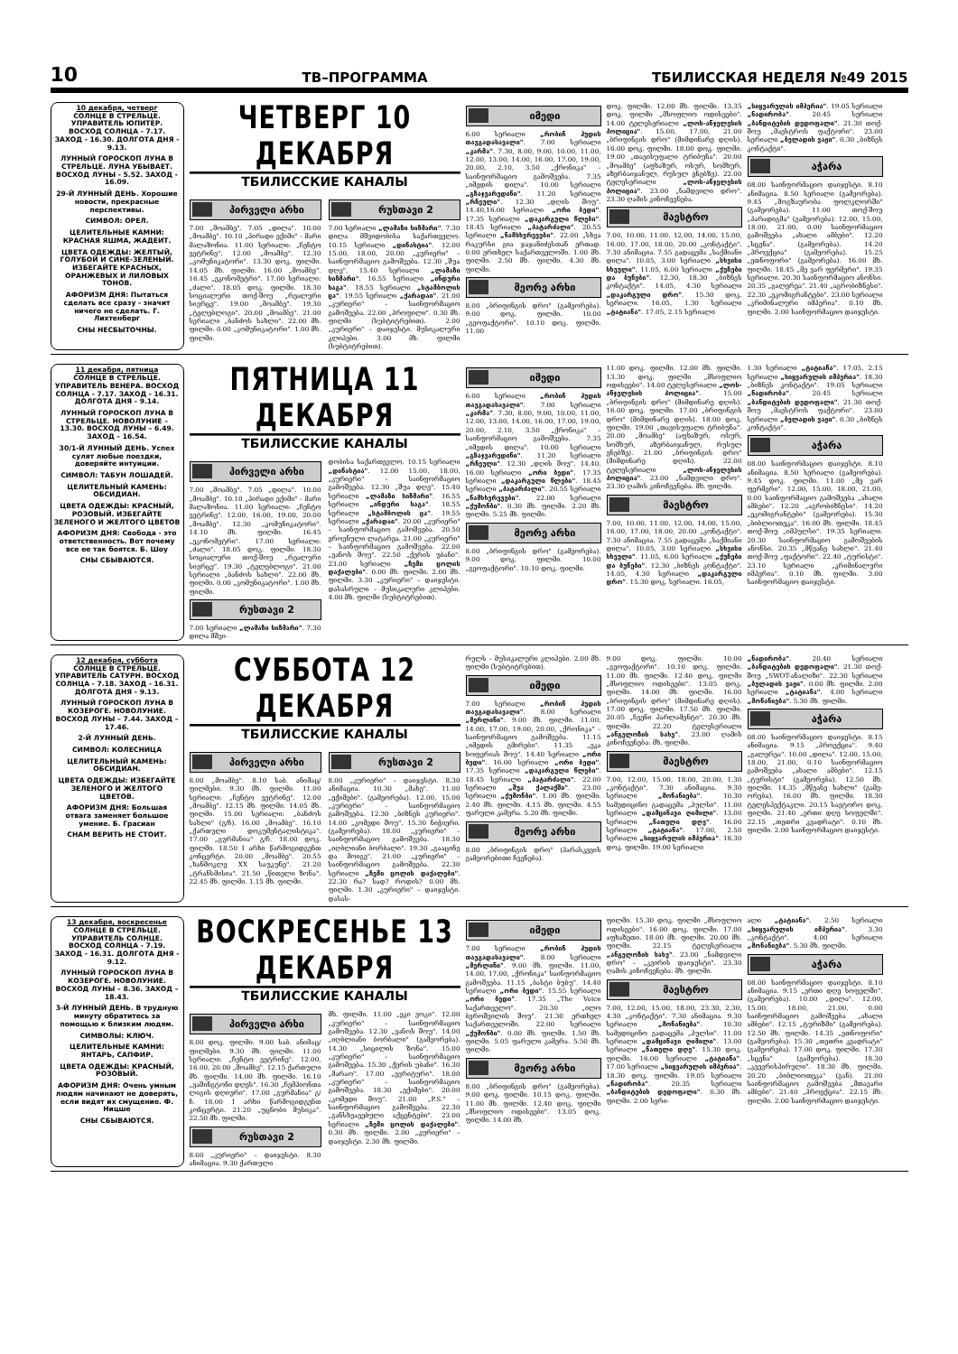10 ТВ–ПРОГРАММА ТБИЛИССКАЯ НЕДЕЛЯ №49 2015
10 декабря, четверг
СОЛНЦЕ В СТРЕЛЬЦЕ. УПРАВИТЕЛЬ ЮПИТЕР. ВОСХОД СОЛНЦА - 7.17. ЗАХОД - 16.30. ДОЛГОТА ДНЯ - 9.13.
ЛУННЫЙ ГОРОСКОП ЛУНА В СТРЕЛЬЦЕ. ЛУНА УБЫВАЕТ. ВОСХОД ЛУНЫ - 5.52. ЗАХОД - 16.09.
29-Й ЛУННЫЙ ДЕНЬ. Хорошие новости, прекрасные перспективы.
СИМВОЛ: ОРЕЛ.
ЦЕЛИТЕЛЬНЫЕ КАМНИ: КРАСНАЯ ЯШМА, ЖАДЕИТ.
ЦВЕТА ОДЕЖДЫ: ЖЕЛТЫЙ, ГОЛУБОЙ И СИНЕ-ЗЕЛЕНЫЙ. ИЗБЕГАЙТЕ КРАСНЫХ, ОРАНЖЕВЫХ И ЛИЛОВЫХ ТОНОВ.
АФОРИЗМ ДНЯ: Пытаться сделать все сразу - значит ничего не сделать. Г. Лихтенберг
СНЫ НЕСБЫТОЧНЫ.
ЧЕТВЕРГ 10 ДЕКАБРЯ
ТБИЛИССКИЕ КАНАЛЫ
პირველი არხი
7.00 „მოამბე". 7.05 „დილა". 10.00 „მოამბე". 10.10 „პირადი ექიმი" - მარი მალაზონია. 11.00 სერიალი: „ჩენტო ვეტრინე". 12.00 „მოამბე". 12.30 „კომუნიკატორი". 13.30 დოკ. ფილმი. 14.05 მხ. ფილმი. 16.00 „მოამბე". 16.45 „ეკონომეტრი". 17.00 სერიალი: „ძალი". 18.05 დოკ. ფილმი. 18.30 სოციალური თოქ-შოუ „რეალური სივრცე". 19.00 „მოამბე". 19.30 „ტელებლოგი". 20.00 „მოამბე". 21.00 სერიალი „ბანძოს სახლი". 22.00 მხ. ფილმი. 0.00 „კომუნიკატორი". 1.00 მხ. ფილმი.
რუსთავი 2
7.00 სერიალი „ლამაზი სიზმარი". 7.30 დილა მშვიდობისა საქართველო. 10.15 სერიალი „დინასტია". 12.00 15.00, 18.00, 20.00 „კურიერი" – საინფორმაციო გამოშვება. 12.30 „შუა დღე". 15.40 სერიალი „ლამაზი სიზმარი". 16.55 სერიალი „ინდური საგა". 18.55 სერიალი „სტამბოლის ცა". 19.55 სერიალი „ქარადაი". 21.00 „კურიერი" – საინფორმაციო გამოშვება. 22.00 „პროფილი". 0.30 მხ. ფილმი (სუბტიტრებით). 2.00 „კურიერი" – დაიჯესტი. მუსიკალური კლიპები. 3.00 მხ. ფილმი (სუბტიტრებით).
იმედი
6.00 სერიალი „რობინ ჰუდის თავგადასავალი". 7.00 სერიალი „კარმა". 7.30, 8.00, 9.00, 10.00, 11.00, 12.00, 13.00, 14.00, 16.00, 17.00, 19.00, 20.00, 2.10, 3.50 „ქრონიკა" – საინფორმაციო გამოშვება. 7.35 „იმედის დილა". 10.00 სერიალი „გზაჯვარედინი". 11.20 სერიალი „რჩეული". 12.30 „დღის შოუ". 14.40,16.00 სერიალი „ორი ბედი". 17.35 სერიალი „დაკარგული წლები". 18.45 სერიალი „პატარძალი". 20.55 სერიალი „ნამსხვრევები". 22.00 „სხვა რაკურსი გია ჯაჯანიძესთან ერთად. 0.00 ერთხელ საქართველოში. 1.00 მხ. ფილმი. 2.50 მხ. ფილმი. 4.30 მხ. ფილმი.
მეორე არხი
8.00 „ბრიფინგის დრო" (გამეორება). 9.00 დოკ. ფილმი. 10.00 „გეოფაქტორი". 10.10 დოკ. ფილმი. 11.00
დოკ. ფილმი. 12.00 მხ. ფილმი. 13.35 დოკ. ფილმი „მსოფლიო ოდისეები". 14.00 ტელესერიალი „ლოს-ანჯელესის პოლიცია". 15.00, 17.00, 21.00 „ბრიფინგის დრო" (მიმდინარე დღის). 16.00 დოკ. ფილმი. 18.00 დოკ. ფილმი. 19.00 „თავისუფალი ტრიბუნა". 20.00 „მოამბე" (აფხაზურ, ოსურ, სომხურ, აზერბაიჯანულ, რუსულ ენებზე). 22.00 ტელესერიალი „ლოს-ანჯელესის პოლიცია". 23.00 „ნამდვილი დრო". 23.30 ღამის კინოჩვენება.
მაესტრო
7.00, 10.00, 11.00, 12.00, 14.00, 15.00, 16.00, 17.00, 18.00, 20.00 „კონტაქტი". 7.30 ანიმაცია. 7.55 გადაცემა „საქმიანი დილა". 10.05, 3.00 სერიალი „სხვისი სხეული". 11.05, 6.00 სერიალი „ქუჩები და ბუნები". 12.30, 18.30 „ბიზნეს კონტაქტი". 14.05, 4.30 სერიალი „დაკარგული დრო". 15.30 დოკ. სერიალი. 16.05, 1.30 სერიალი „ტატიანა". 17.05, 2.15 სერიალი
„სიყვარულის იმპერია". 19.05 სერიალი „ნადირობა". 20.45 სერიალი „ბანდიტების დედოფალი". 21.30 თოქ-შოუ „მაესტროს ფაქტორი". 23.00 სერიალი „ბელადის ვაჟი". 0.30 „ბიზნეს კონტაქტი".
აჭარა
08.00 საინფორმაციო დაიჯესტი. 8.10 ანიმაცია. 8.50 სერიალი (გამეორება). 9.45 „მოგზაურობა ფოლკლორში" (გამეორება). 11.00 თოქ-შოუ „პარადიგმა" (გამეორება). 12.00, 15.00, 18.00, 21.00, 0.00 საინფორმაციო გამოშვება „ახალი ამბები". 12.20 „სცენა". (გამეორება). 14.20 „პროექცია" (გამეორება). 15.25 „ეთნოფორი" (გამეორება). 16.00 მხ. ფილმი. 18.45 „მე ვარ ფერმერი". 19.35 სერიალი. 20.30 საინფორმაციო ანონსი. 20.35 „გალერეა". 21.40 „აგრობიზნესი". 22.30 „ეკომიგრანტები". 23.00 სერიალი „კრიმინალური იმპერია". 0.10 მხ. ფილმი. 2.00 საინფორმაციო დაიჯესტი.
11 декабря, пятница
СОЛНЦЕ В СТРЕЛЬЦЕ. УПРАВИТЕЛЬ ВЕНЕРА. ВОСХОД СОЛНЦА - 7.17. ЗАХОД - 16.31. ДОЛГОТА ДНЯ - 9.14.
ЛУННЫЙ ГОРОСКОП ЛУНА В СТРЕЛЬЦЕ. НОВОЛУНИЕ – 13.30. ВОСХОД ЛУНЫ – 6.49. ЗАХОД – 16.54.
30/1-Й ЛУННЫЙ ДЕНЬ. Успех сулят любые поездки, доверяйте интуиции.
СИМВОЛ: ТАБУН ЛОШАДЕЙ.
ЦЕЛИТЕЛЬНЫЙ КАМЕНЬ: ОБСИДИАН.
ЦВЕТА ОДЕЖДЫ: КРАСНЫЙ, РОЗОВЫЙ. ИЗБЕГАЙТЕ ЗЕЛЕНОГО И ЖЕЛТОГО ЦВЕТОВ
АФОРИЗМ ДНЯ: Свобода - это ответственность. Вот почему все ее так боятся. Б. Шоу
СНЫ СБЫВАЮТСЯ.
ПЯТНИЦА 11 ДЕКАБРЯ
ТБИЛИССКИЕ КАНАЛЫ
პირველი არხი
7.00 „მოამბე". 7.05 „დილა". 10.00 „მოამბე". 10.10 „პირადი ექიმი" - მარი მალაზონია. 11.00 სერიალი: „ჩენტო ვეტრინე". 12.00, 16.00, 19.00, 20.00 „მოამბე". 12.30 „კომუნიკატორი". 14.10 მხ. ფილმი. 16.45 „ეკონომეტრი". 17.00 სერიალი: „ძალი". 18.05 დოკ. ფილმი. 18.30 სოციალური თოქ-შოუ „რეალური სივრცე". 19.30 „ტელებლოგი". 21.00 სერიალი „ბანძოს სახლი". 22.00 მხ. ფილმი. 0.00 „კომუნიკატორი". 1.00 მხ. ფილმი.
რუსთავი 2
7.00 სერიალი „ლამაზი სიზმარი". 7.30 დილა მშვი-
დობისა საქართველო. 10.15 სერიალი „დინასტია". 12.00 15.00, 18.00, „კურიერი" – საინფორმაციო გამოშვება. 12.30 „შუა დღე". 15.40 სერიალი „ლამაზი სიზმარი". 16.55 სერიალი „ინდური საგა". 18.55 სერიალი „სტამბოლის ცა". 19.55 სერიალი „ქარადაი". 20.00 „კურიერი" – საინფორმაციო გამოშვება. 20.50 ეროვნული ლატარეა. 21.00 „კურიერი" – საინფორმაციო გამოშვება. 22.00 „ვანოს შოუ". 22.50 „ქერის უბანი". 23.00 სერიალი „ჩემი ცოლის დაქალები". 0.00 მხ. ფილმი. 2.00 მხ. ფილმი. 3.30 „კურიერი" – დაიჯესტი. დასასრული – მუსიკალური კლიპები. 4.00 მხ. ფილმი (სუბტიტრებით).
იმედი
6.00 სერიალი „რობინ ჰუდის თავგადასავალი". 7.00 სერიალი „კარმა". 7.30, 8.00, 9.00, 10.00, 11.00, 12.00, 13.00, 14.00, 16.00, 17.00, 19.00, 20.00, 2.10, 3.50 „ქრონიკა" – საინფორმაციო გამოშვება. 7.35 „იმედის დილა". 10.00 სერიალი „გზაჯვარედინი". 11.20 სერიალი „რჩეული". 12.30 „დღის შოუ". 14.40, 16.00 სერიალი „ორი ბედი". 17.35 სერიალი „დაკარგული წლები". 18.45 სერიალი „პატარძალი". 20.55 სერიალი „ნამსხვრევები". 22.00 სერიალი „ქუმონბი". 0.30 მხ. ფილმი. 2.20 მხ. ფილმი. 5.25 მხ. ფილმი.
მეორე არხი
8.00 „ბრიფინგის დრო" (გამეორება). 9.00 დოკ. ფილმი. 10.00 „გეოფაქტორი". 10.10 დოკ. ფილმი.
11.00 დოკ. ფილმი. 12.00 მხ. ფილმი. 13.30 დოკ. ფილმი „მსოფლიო ოდისეები". 14.00 ტელესერიალი „ლოს-ანჯელესის პოლიცია". 15.00 „ბრიფინგის დრო" (მიმდინარე დღის). 16.00 დოკ. ფილმი. 17.00 „ბრიფინგის დრო" (მიმდინარე დღის). 18.00 დოკ. ფილმი. 19.00 „თავისუფალი ტრიბუნა". 20.00 „მოამბე" (აფხაზურ, ოსურ, სომხურ, აზერბაიჯანულ, რუსულ ენებზე). 21.00 „ბრიფინგის დრო" (მიმდინარე დღის). 22.00 ტელესერიალი „ლოს-ანჯელესის პოლიცია". 23.00 „ნამდვილი დრო". 23.30 ღამის კინოჩვენება. მხ. ფილმი.
მაესტრო
7.00, 10.00, 11.00, 12.00, 14.00, 15.00, 16.00, 17.00, 18.00, 20.00 „კონტაქტი". 7.30 ანიმაცია. 7.55 გადაცემა „საქმიანი დილა". 10.05, 3.00 სერიალი „სხვისი სხეული". 11.05, 6.00 სერიალი „ქუჩები და ბუნები". 12.30 „ბიზნეს კონტაქტი". 14.05, 4.30 სერიალი „დაკარგული დრო". 15.30 დოკ. სერიალი. 16.05,
1.30 სერიალი „ტატიანა". 17.05, 2.15 სერიალი „სიყვარულის იმპერია". 18.30 „ბიზნეს კონტაქტი". 19.05 სერიალი „ნადირობა". 20.45 სერიალი „ბანდიტების დედოფალი". 21.30 თოქ-შოუ „მაესტროს ფაქტორი". 23.00 სერიალი „ბელადის ვაჟი". 0.30 „ბიზნეს კონტაქტი".
აჭარა
08.00 საინფორმაციო დაიჯესტი. 8.10 ანიმაცია. 8.50 სერიალი (გამეორება). 9.45 დოკ. ფილმი. 11.00 „მე ვარ ფერმერი". 12.00, 15.00, 18.00, 21.00, 0.00 საინფორმაციო გამოშვება „ახალი ამბები". 12.20 „აგრობიზნესი". 14.20 „ეკომიგრანტები" (გამეორება). 15.30 „ბიბლიოთეკა". 16.00 მხ. ფილმი. 18.45 თოქ-შოუ „იმპულსი". 19.35 სერიალი. 20.30 საინფორმაციო გამოშვების ანონსი. 20.35 „მწვანე სახლი". 21.40 თოქ-შოუ „ფაქტორი". 22.40 „ტურისტი". 23.10 სერიალი „კრიმინალური იმპერია". 0.10 მხ. ფილმი. 3.00 საინფორმაციო დაიჯესტი.
12 декабря, суббота
СОЛНЦЕ В СТРЕЛЬЦЕ. УПРАВИТЕЛЬ САТУРН. ВОСХОД СОЛНЦА - 7.18. ЗАХОД - 16.31. ДОЛГОТА ДНЯ - 9.13.
ЛУННЫЙ ГОРОСКОП ЛУНА В КОЗЕРОГЕ. НОВОЛУНИЕ. ВОСХОД ЛУНЫ – 7.44. ЗАХОД – 17.46.
2-Й ЛУННЫЙ ДЕНЬ.
СИМВОЛ: КОЛЕСНИЦА
ЦЕЛИТЕЛЬНЫЙ КАМЕНЬ: ОБСИДИАН.
ЦВЕТА ОДЕЖДЫ: ИЗБЕГАЙТЕ ЗЕЛЕНОГО И ЖЕЛТОГО ЦВЕТОВ.
АФОРИЗМ ДНЯ: Большая отвага заменяет большое умение. Б. Грасиан
СНАМ ВЕРИТЬ НЕ СТОИТ.
СУББОТА 12 ДЕКАБРЯ
ТБИЛИССКИЕ КАНАЛЫ
პირველი არხი
8.00 „მოამბე". 8.10 საბ. ანიმაც/ფილმები. 9.30 მხ. ფილმი. 11.00 სერიალი: „ჩენტო ვეტრინე". 12.00 „მოამბე". 12.15 მხ. ფილმი. 14.05 მხ. ფილმი. 15.00 სერიალი: „ბანძოს სახლი" (გ/ჩ). 16.00 „მოამბე". 16.10 „ქართული დოკუმენტალისტიკა". 17.00 „გურმანია" გ/ჩ. 18.00 დოკ. ფილმი. 18.50 I არხი წარმოგიდგენთ კონცერტი. 20.00 „მოამბე". 20.55 „ხანმოკლე XX საუკუნე". 21.20 „ტრანსმისია". 21.50 „წითელი ზონა". 22.45 მხ. ფილმი. 1.15 მხ. ფილმი.
რუსთავი 2
8.00 „კურიერი" – დაიჯესტი. 8.30 ანიმაცია. 10.30 „მახე". 11.00 „ექიმები". (გამეორება). 12.00, 15.00 „კურიერი" – საინფორმაციო გამოშვება. 12.30 „ბიზნეს კურიერი". 14.00 „კომედი შოუ". 15.30 ნიჭიერი. (გამეორება). 18.00 „კურიერი" – საინფორმაციო გამოშვება. 18.30 „იღბლიანი ბორბალი". 19.30 „გააცინე და მოიგე". 21.00 „კურიერი" – საინფორმაციო გამოშვება. 22.30 სერიალი „ჩემი ცოლის დაქალები". 22.30 რა? სად? როდის? 0.00 მხ. ფილმი. 1.30 „კურიერი" – დაიჯესტი. დასას-
რულს – მუსიკალური კლიპები. 2.00 მხ. ფილმი (სუბტიტრებით).
იმედი
7.00 სერიალი „რობინ ჰუდის თავგადასავალი". 8.00 სერიალი „მერლინი". 9.00 მხ. ფილმი. 11.00, 14.00, 17.00, 19.00, 20.00, „ქრონიკა" – საინფორმაციო გამოშვება. 11.15 „იმედის გმირები". 11.35 „ეკა ხოფერიას შოუ". 14.40 სერიალი „ორი ბედი". 16.00 სერიალი „ორი ბედი". 17.35 სერიალი „დაკარგული წლები". 18.45 სერიალი „პატარძალი". 22.00 სერიალი „შუა ქალაქში". 23.00 სერიალი „ქუმონბი". 1.00 მხ. ფილმი. 2.40 მხ. ფილმი. 4.15 მხ. ფილმი. 4.55 ფარული კამერა. 5.20 მხ. ფილმი.
მეორე არხი
8.00 „ბრიფინგის დრო" (პარასკევის გამეორებითი ჩვენება).
9.00 დოკ. ფილმი. 10.00 „გეოფაქტორი". 10.10 დოკ. ფილმი. 11.00 მხ. ფილმი. 12.40 დოკ. ფილმი „მსოფლიო ოდისეები". 13.05 დოკ. ფილმი. 14.00 მხ. ფილმი. 16.00 „ბრიფინგის დრო" (მიმდინარე დღის). 17.00 დოკ. ფილმი. 17.50 მხ. ფილმი. 20.05 „ჩვენი პარლამენტი". 20.30 მხ. ფილმი. 22.20 ტელესერიალი „ანგელოზის სახე". 23.00 ღამის კინოჩვენება: მხ. ფილმი.
მაესტრო
7.00, 12.00, 15.00, 18.00, 20.00, 1.30 „კონტაქტი". 7.30 ანიმაცია. 9.30 სერიალი „მონანიება". 10.30 სამედიცინო გადაცემა „პულსი". 11.00 სერიალი „დამცინავი ღიმილი". 13.00 სერიალი „ნათელი დღე". 16.00 სერიალი „ტატიანა". 17.00, 2.50 სერიალი „სიყვარულის იმპერია". 18.30 დოკ. ფილმი. 19.00 სერიალი
„ნადირობა". 20.40 სერიალი „ბანდიტების დედოფალი". 21.30 თოქ-შოუ „SWOT-ანალიზი". 22.30 სერიალი „ბელადის ვაჟი". 0.00 მხ. ფილმი. 2.00 სერიალი „ტატიანა". 4.00 სერიალი „მონანიება". 5.30 მხ. ფილმი.
აჭარა
08.00 საინფორმაციო დაიჯესტი. 8.15 ანიმაცია. 9.15 „პროექცია". 9.40 „გალერეა". 10.00 „დილა". 12.00, 15.00, 18.00, 21.00, 0.10 საინფორმაციო გამოშვება „ახალი ამბები". 12.15 „ტურისტი" (გამეორება). 12.50 მხ. ფილმი. 14.35 „მწვანე სახლი" (გამე-ორება). 16.00 მხ. ფილმი. 18.30 ტელესპექტაკლი. 20.15 სავტორო დოკ. ფილმი. 21.40 „ერთი დღე სოფელში". 22.15 „თეთრი კვადრატი". 0.10 მხ. ფილმი. 2.00 საინფორმაციო დაიჯესტი.
13 декабря, воскресенье
СОЛНЦЕ В СТРЕЛЬЦЕ. УПРАВИТЕЛЬ СОЛНЦЕ. ВОСХОД СОЛНЦА - 7.19. ЗАХОД - 16.31. ДОЛГОТА ДНЯ - 9.12.
ЛУННЫЙ ГОРОСКОП ЛУНА В КОЗЕРОГЕ. НОВОЛУНИЕ. ВОСХОД ЛУНЫ – 8.36. ЗАХОД – 18.43.
3-Й ЛУННЫЙ ДЕНЬ. В трудную минуту обратитесь за помощью к близким людям.
СИМВОЛЫ: КЛЮЧ.
ЦЕЛИТЕЛЬНЫЕ КАМНИ: ЯНТАРЬ, САПФИР.
ЦВЕТА ОДЕЖДЫ: КРАСНЫЙ, РОЗОВЫЙ.
АФОРИЗМ ДНЯ: Очень умным людям начинают не доверять, если видят их смущение. Ф. Ницше
СНЫ СБЫВАЮТСЯ.
ВОСКРЕСЕНЬЕ 13 ДЕКАБРЯ
ТБИЛИССКИЕ КАНАЛЫ
პირველი არხი
8.00 დოკ. ფილმი. 9.00 საბ. ანიმაც/ფილმები. 9.30 მხ. ფილმი. 11.00 სერიალი: „ჩენტო ვეტრინე". 12.00, 16.00, 20.00 „მოამბე". 12.15 ქართული მხ. ფილმი. 14.00 მხ. ფილმი. 16.10 „ვაშინგტონი დღეს". 16.30 „ჩემპიონთა ლიგის დღიური". 17.00 „გურმანია" გ/ჩ. 18.00 I არხი წარმოგიდგენთ კონცერტი. 21.20 „უცნობი მუსიკა". 22.50 მხ. ფილმი.
რუსთავი 2
8.00 „კურიერი" – დაიჯესტი. 8.30 ანიმაცია. 9.30 ქართული
მხ. ფილმი. 11.00 „ეკი ვოკი". 12.00 „კურიერი" – საინფორმაციო გამოშვება. 12.30 „ვანოს შოუ". 14.00 „იღბლიანი ბორბალი" (გამეორება). 14.30 „სიცილის ზონა". 15.00 „კურიერი" – საინფორმაციო გამოშვება. 15.30 „ქერის უბანი". 16.30 „მარაო". 17.00 „ევრიტური". 18.00 „კურიერი" – საინფორმაციო გამოშვება. 18.30 „ექიმები". 20.00 „კომედი შოუ". 21.00 „P.S." – საინფორმაციო გამოშვება. 22.30 „განსხვავებული აქცენტები". 23.00 სერიალი „ჩემი ცოლის დაქალები". 0.30 მხ. ფილმი. 2.00 „კურიერი" – დაიჯესტი. 2.30 მხ. ფილმი.
იმედი
7.00 სერიალი „რობინ ჰუდის თავგადასავალი". 8.00 სერიალი „მერლინი". 9.00 მხ. ფილმი. 11.00, 14.00, 17.00, „ქრონიკა" საინფორმაციო გამოშვება. 11.15 „ბასტი ბუბუ". 14.40 სერიალი „ორი ბედი". 15.55 სერიალი „ორი ბედი". 17.35 „The Voice საქართველო". 20.30 „ილო ბეროშვილის შოუ". 21.30 ერთხელ საქართველოში. 22.00 სერიალი „ქუმონბი". 0.00 მხ. ფილმი. 1.50 მხ. ფილმი. 5.05 ფარული კამერა. 5.50 მხ. ფილმი.
მეორე არხი
8.00 „ბრიფინგის დრო" (გამეორება). 9.00 დოკ. ფილმი. 10.15 დოკ. ფილმი. 11.00 მხ. ფილმი. 12.40 დოკ. ფილმი „მსოფლიო ოდისეები". 13.05 დოკ. ფილმი. 14.00 მხ.
ფილმი. 15.30 დოკ. ფილმი „მსოფლიო ოდისეები". 16.00 დოკ. ფილმი. 17.00 აფხაზეთი. 18.00 მხ. ფილმი. 20.00 მხ. ფილმი. 22.15 ტელესერიალი „ანგელოზის სახე". 23.00 „ნამდვილი დრო" – „კვირის დაიჯესტი". 23.30 ღამის კინოჩვენება: მხ. ფილმი.
მაესტრო
7.00, 12.00, 15.00, 18.00, 23.30, 2.30, 4.30 „კონტაქტი". 7.30 ანიმაცია. 9.30 სერიალი „მონანიება". 10.30 სამედიცინო გადაცემა „პულსი". 11.00 სერიალი „დამცინავი ღიმილი". 13.00 სერიალი „ნათელი დღე". 15.30 დოკ. ფილმი. 16.00 სერიალი „ტატიანა". 17.00 სერიალი „სიყვარულის იმპერია". 18.30 დოკ. ფილმი. 19.05 სერიალი „ნადირობა". 20.35 სერიალი „ბანდიტების დედოფალი". 0.30 მხ. ფილმი. 2.00 სერი-
ალი „ტატიანა". 2.50 სერიალი „სიყვარულის იმპერია". 3.30 „კონტაქტი". 4.00 სერიალი „მონანიება". 5.30 მხ. ფილმი.
აჭარა
08.00 საინფორმაციო დაიჯესტი. 8.10 ანიმაცია. 9.15 „ერთი დღე სოფელში". (გამეორება). 10.00 „დილა". 12.00, 15.00, 18.00, 21.00, 0.00 საინფორმაციო გამოშვება „ახალი ამბები". 12.15 „ტურიზმი" (გამეორება). 12.50 მხ. ფილმი. 14.35 „ეთნოფორი" (გამეორება). 15.30 „თეთრი კვადრატი" (გამეორება). 17.00 დოკ. ფილმი. 17.30 „სცენა" (გამეორება). 18.30 „კვევრისპირული". 18.30 მხ. ფილმი. 20.20 „ბიბლიოთეკა" (გან). 21.00 საინფორმაციო გამოშვება „მთავარი ამბები". 21.40 „პროექცია". 22.15 მხ. ფილმი. 2.00 საინფორმაციო დაიჯესტი.